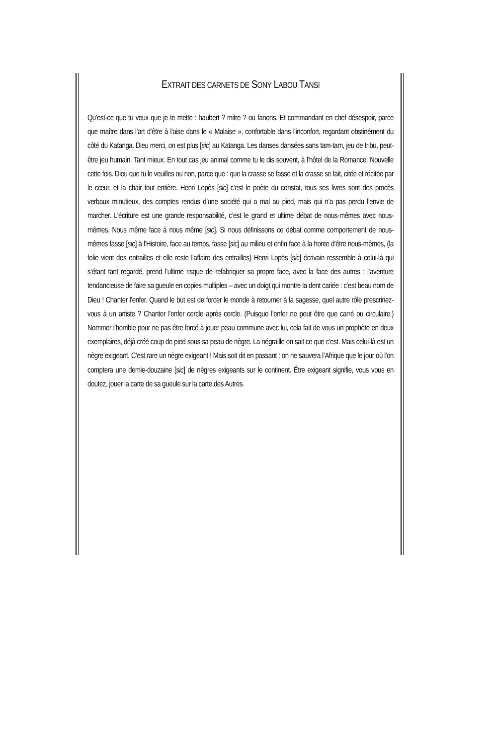EXTRAIT DES CARNETS DE SONY LABOU TANSI
Qu’est-ce que tu veux que je te mette : haubert ? mitre ? ou fanons. Et commandant en chef désespoir, parce que maître dans l’art d’être à l’aise dans le « Malaise », confortable dans l’inconfort, regardant obstinément du côté du Katanga. Dieu merci, on est plus [sic] au Katanga. Les danses dansées sans tam-tam, jeu de tribu, peut-être jeu humain. Tant mieux. En tout cas jeu animal comme tu le dis souvent, à l’hôtel de la Romance. Nouvelle cette fois. Dieu que tu le veuilles ou non, parce que : que la crasse se fasse et la crasse se fait, citée et récitée par le cœur, et la chair tout entière. Henri Lopès [sic] c’est le poète du constat, tous ses livres sont des procès verbaux minutieux, des comptes rendus d’une société qui a mal au pied, mais qui n’a pas perdu l’envie de marcher. L’écriture est une grande responsabilité, c’est le grand et ultime débat de nous-mêmes avec nous-mêmes. Nous même face à nous même [sic]. Si nous définissons ce débat comme comportement de nous-mêmes fasse [sic] à l’Histoire, face au temps, fasse [sic] au milieu et enfin face à la honte d’être nous-mêmes, (la folie vient des entrailles et elle reste l’affaire des entrailles) Henri Lopès [sic] écrivain ressemble à celui-là qui s’étant tant regardé, prend l’ultime risque de refabriquer sa propre face, avec la face des autres : l’aventure tendancieuse de faire sa gueule en copies multiples – avec un doigt qui montre la dent cariée : c’est beau nom de Dieu ! Chanter l’enfer. Quand le but est de forcer le monde à retourner à la sagesse, quel autre rôle prescririez-vous à un artiste ? Chanter l’enfer cercle après cercle. (Puisque l’enfer ne peut être que carré ou circulaire.) Nommer l’horrible pour ne pas être forcé à jouer peau commune avec lui, cela fait de vous un prophète en deux exemplaires, déjà créé coup de pied sous sa peau de nègre. La négraille on sait ce que c’est. Mais celui-là est un nègre exigeant. C’est rare un nègre exigeant ! Mais soit dit en passant : on ne sauvera l’Afrique que le jour où l’on comptera une demie-douzaine [sic] de nègres exigeants sur le continent. Être exigeant signifie, vous vous en doutez, jouer la carte de sa gueule sur la carte des Autres.